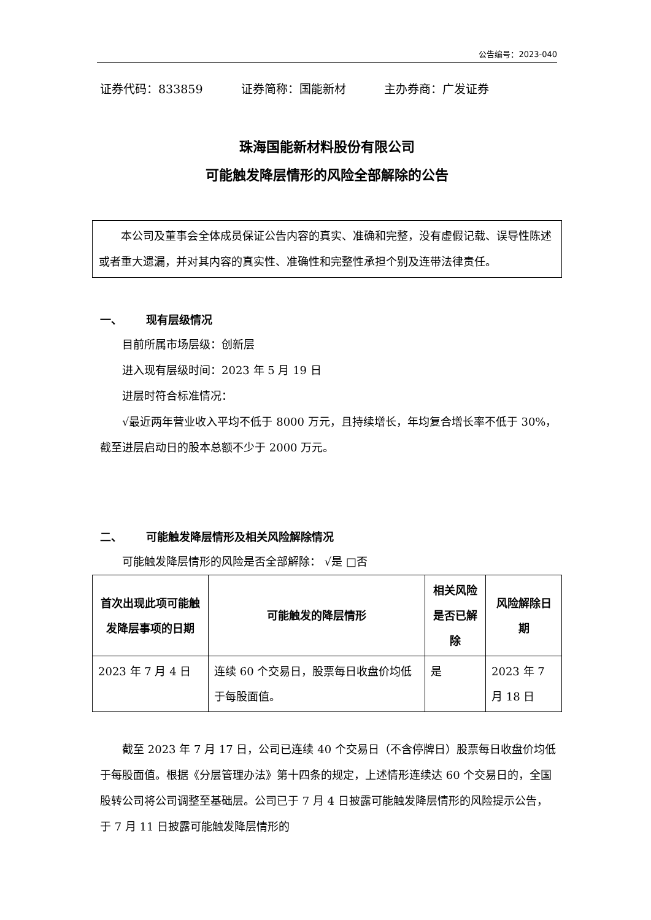公告编号：2023-040
证券代码：833859 证券简称：国能新材 主办券商：广发证券
珠海国能新材料股份有限公司
可能触发降层情形的风险全部解除的公告
本公司及董事会全体成员保证公告内容的真实、准确和完整，没有虚假记载、误导性陈述或者重大遗漏，并对其内容的真实性、准确性和完整性承担个别及连带法律责任。
一、 现有层级情况
目前所属市场层级：创新层
进入现有层级时间：2023 年 5 月 19 日
进层时符合标准情况：
√最近两年营业收入平均不低于 8000 万元，且持续增长，年均复合增长率不低于 30%，截至进层启动日的股本总额不少于 2000 万元。
二、 可能触发降层情形及相关风险解除情况
可能触发降层情形的风险是否全部解除： √是 □否
| 首次出现此项可能触发降层事项的日期 | 可能触发的降层情形 | 相关风险是否已解除 | 风险解除日期 |
| --- | --- | --- | --- |
| 2023 年 7 月 4 日 | 连续 60 个交易日，股票每日收盘价均低于每股面值。 | 是 | 2023 年 7 月 18 日 |
截至 2023 年 7 月 17 日，公司已连续 40 个交易日（不含停牌日）股票每日收盘价均低于每股面值。根据《分层管理办法》第十四条的规定，上述情形连续达 60 个交易日的，全国股转公司将公司调整至基础层。公司已于 7 月 4 日披露可能触发降层情形的风险提示公告，于 7 月 11 日披露可能触发降层情形的